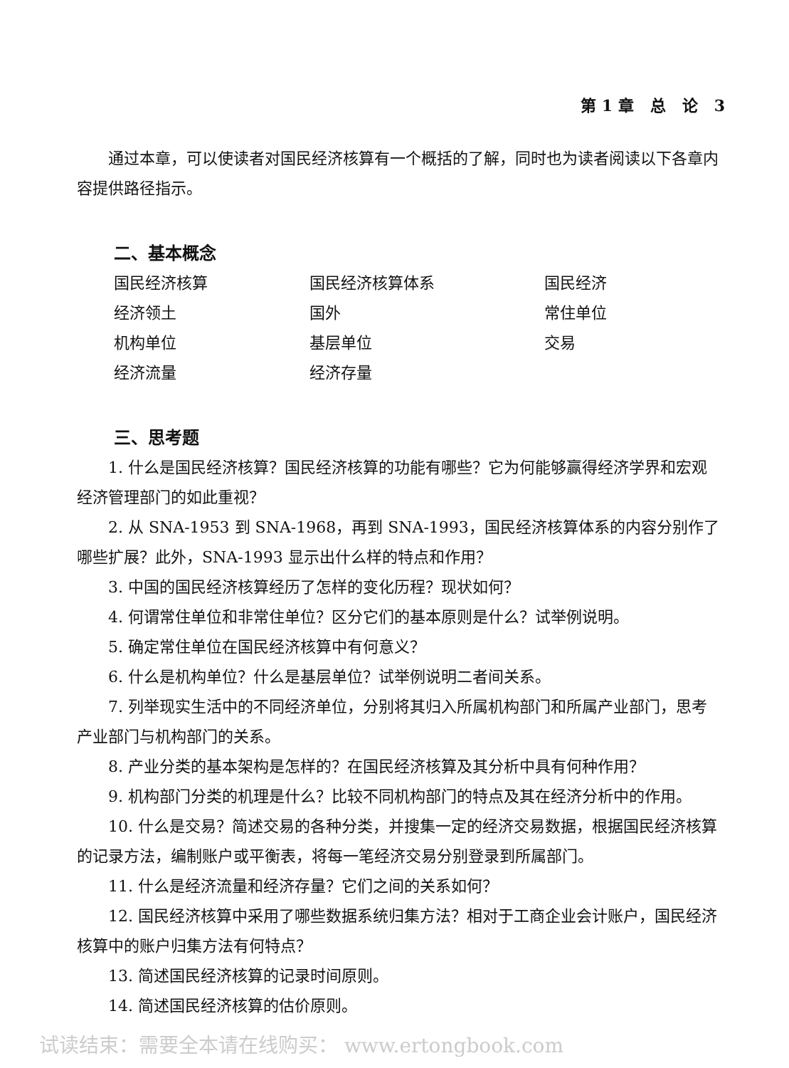第 1 章 总 论 3
通过本章，可以使读者对国民经济核算有一个概括的了解，同时也为读者阅读以下各章内容提供路径指示。
二、基本概念
国民经济核算
国民经济核算体系
国民经济
经济领土
国外
常住单位
机构单位
基层单位
交易
经济流量
经济存量
三、思考题
1. 什么是国民经济核算？国民经济核算的功能有哪些？它为何能够赢得经济学界和宏观经济管理部门的如此重视？
2. 从 SNA-1953 到 SNA-1968，再到 SNA-1993，国民经济核算体系的内容分别作了哪些扩展？此外，SNA-1993 显示出什么样的特点和作用？
3. 中国的国民经济核算经历了怎样的变化历程？现状如何？
4. 何谓常住单位和非常住单位？区分它们的基本原则是什么？试举例说明。
5. 确定常住单位在国民经济核算中有何意义？
6. 什么是机构单位？什么是基层单位？试举例说明二者间关系。
7. 列举现实生活中的不同经济单位，分别将其归入所属机构部门和所属产业部门，思考产业部门与机构部门的关系。
8. 产业分类的基本架构是怎样的？在国民经济核算及其分析中具有何种作用？
9. 机构部门分类的机理是什么？比较不同机构部门的特点及其在经济分析中的作用。
10. 什么是交易？简述交易的各种分类，并搜集一定的经济交易数据，根据国民经济核算的记录方法，编制账户或平衡表，将每一笔经济交易分别登录到所属部门。
11. 什么是经济流量和经济存量？它们之间的关系如何？
12. 国民经济核算中采用了哪些数据系统归集方法？相对于工商企业会计账户，国民经济核算中的账户归集方法有何特点？
13. 简述国民经济核算的记录时间原则。
14. 简述国民经济核算的估价原则。
试读结束：需要全本请在线购买： www.ertongbook.com